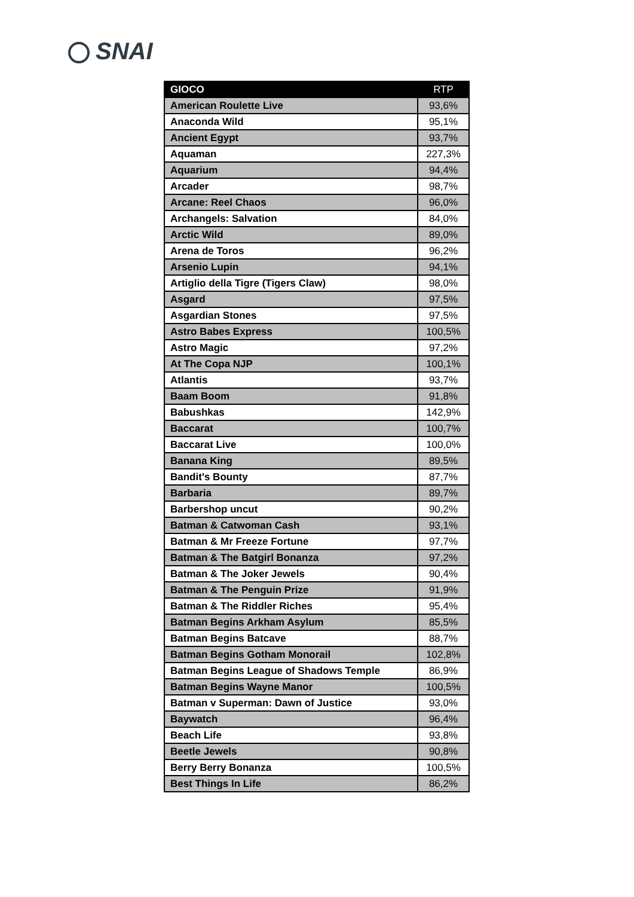SNAI
| GIOCO | RTP |
| --- | --- |
| American Roulette Live | 93,6% |
| Anaconda Wild | 95,1% |
| Ancient Egypt | 93,7% |
| Aquaman | 227,3% |
| Aquarium | 94,4% |
| Arcader | 98,7% |
| Arcane: Reel Chaos | 96,0% |
| Archangels: Salvation | 84,0% |
| Arctic Wild | 89,0% |
| Arena de Toros | 96,2% |
| Arsenio Lupin | 94,1% |
| Artiglio della Tigre (Tigers Claw) | 98,0% |
| Asgard | 97,5% |
| Asgardian Stones | 97,5% |
| Astro Babes Express | 100,5% |
| Astro Magic | 97,2% |
| At The Copa NJP | 100,1% |
| Atlantis | 93,7% |
| Baam Boom | 91,8% |
| Babushkas | 142,9% |
| Baccarat | 100,7% |
| Baccarat Live | 100,0% |
| Banana King | 89,5% |
| Bandit's Bounty | 87,7% |
| Barbaria | 89,7% |
| Barbershop uncut | 90,2% |
| Batman & Catwoman Cash | 93,1% |
| Batman & Mr Freeze Fortune | 97,7% |
| Batman & The Batgirl Bonanza | 97,2% |
| Batman & The Joker Jewels | 90,4% |
| Batman & The Penguin Prize | 91,9% |
| Batman & The Riddler Riches | 95,4% |
| Batman Begins Arkham Asylum | 85,5% |
| Batman Begins Batcave | 88,7% |
| Batman Begins Gotham Monorail | 102,8% |
| Batman Begins League of Shadows Temple | 86,9% |
| Batman Begins Wayne Manor | 100,5% |
| Batman v Superman: Dawn of Justice | 93,0% |
| Baywatch | 96,4% |
| Beach Life | 93,8% |
| Beetle Jewels | 90,8% |
| Berry Berry Bonanza | 100,5% |
| Best Things In Life | 86,2% |